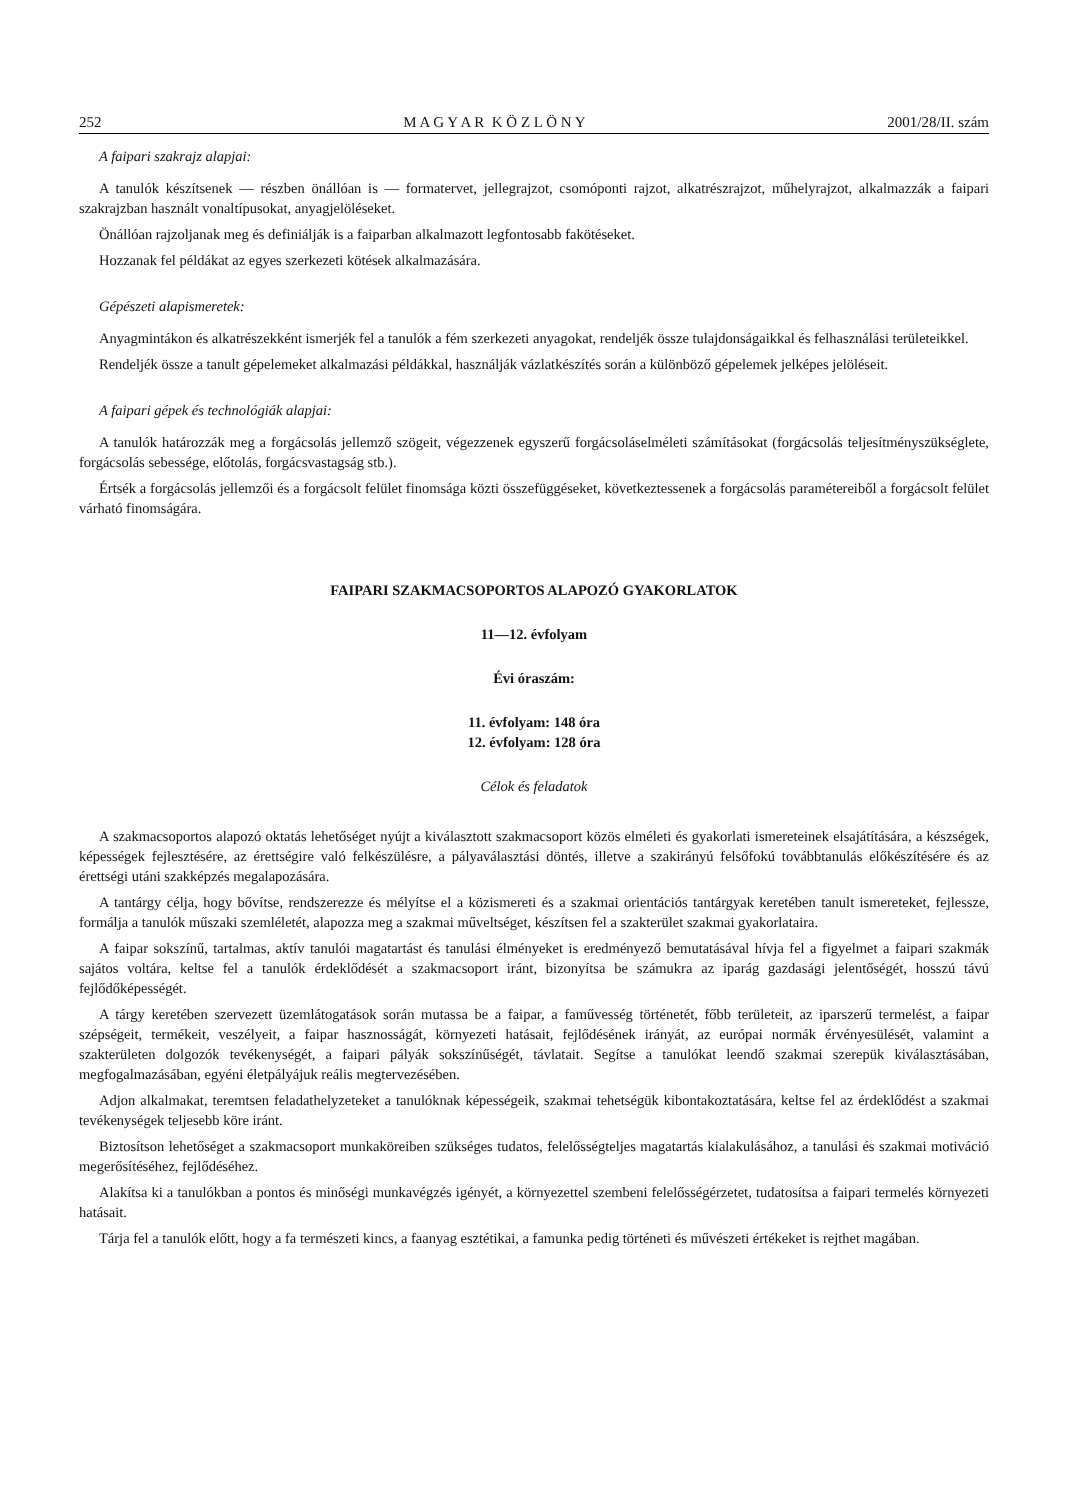252 M A G Y A R K Ö Z L Ö N Y 2001/28/II. szám
A faipari szakrajz alapjai:
A tanulók készítsenek — részben önállóan is — formatervet, jellegrajzot, csomóponti rajzot, alkatrészrajzot, műhelyrajzot, alkalmazzák a faipari szakrajzban használt vonaltípusokat, anyagjelöléseket.
Önállóan rajzoljanak meg és definiálják is a faiparban alkalmazott legfontosabb fakötéseket.
Hozzanak fel példákat az egyes szerkezeti kötések alkalmazására.
Gépészeti alapismeretek:
Anyagmintákon és alkatrészekként ismerjék fel a tanulók a fém szerkezeti anyagokat, rendeljék össze tulajdonságaikkal és felhasználási területeikkel.
Rendeljék össze a tanult gépelemeket alkalmazási példákkal, használják vázlatkészítés során a különböző gépelemek jelképes jelöléseit.
A faipari gépek és technológiák alapjai:
A tanulók határozzák meg a forgácsolás jellemző szögeit, végezzenek egyszerű forgácsoláselméleti számításokat (forgácsolás teljesítményszükséglete, forgácsolás sebessége, előtolás, forgácsvastagság stb.).
Értsék a forgácsolás jellemzői és a forgácsolt felület finomsága közti összefüggéseket, következtessenek a forgácsolás paramétereiből a forgácsolt felület várható finomságára.
FAIPARI SZAKMACSOPORTOS ALAPOZÓ GYAKORLATOK
11—12. évfolyam
Évi óraszám:
11. évfolyam: 148 óra
12. évfolyam: 128 óra
Célok és feladatok
A szakmacsoportos alapozó oktatás lehetőséget nyújt a kiválasztott szakmacsoport közös elméleti és gyakorlati ismereteinek elsajátítására, a készségek, képességek fejlesztésére, az érettségire való felkészülésre, a pályaválasztási döntés, illetve a szakirányú felsőfokú továbbtanulás előkészítésére és az érettségi utáni szakképzés megalapozására.
A tantárgy célja, hogy bővítse, rendszerezze és mélyítse el a közismereti és a szakmai orientációs tantárgyak keretében tanult ismereteket, fejlessze, formálja a tanulók műszaki szemléletét, alapozza meg a szakmai műveltséget, készítsen fel a szakterület szakmai gyakorlataira.
A faipar sokszínű, tartalmas, aktív tanulói magatartást és tanulási élményeket is eredményező bemutatásával hívja fel a figyelmet a faipari szakmák sajátos voltára, keltse fel a tanulók érdeklődését a szakmacsoport iránt, bizonyítsa be számukra az iparág gazdasági jelentőségét, hosszú távú fejlődőképességét.
A tárgy keretében szervezett üzemlátogatások során mutassa be a faipar, a faművesség történetét, főbb területeit, az iparszerű termelést, a faipar szépségeit, termékeit, veszélyeit, a faipar hasznosságát, környezeti hatásait, fejlődésének irányát, az európai normák érvényesülését, valamint a szakterületen dolgozók tevékenységét, a faipari pályák sokszínűségét, távlatait. Segítse a tanulókat leendő szakmai szerepük kiválasztásában, megfogalmazásában, egyéni életpályájuk reális megtervezésében.
Adjon alkalmakat, teremtsen feladathelyzeteket a tanulóknak képességeik, szakmai tehetségük kibontakoztatására, keltse fel az érdeklődést a szakmai tevékenységek teljesebb köre iránt.
Biztosítson lehetőséget a szakmacsoport munkaköreiben szükséges tudatos, felelősségteljes magatartás kialakulásához, a tanulási és szakmai motiváció megerősítéséhez, fejlődéséhez.
Alakítsa ki a tanulókban a pontos és minőségi munkavégzés igényét, a környezettel szembeni felelősségérzetet, tudatosítsa a faipari termelés környezeti hatásait.
Tárja fel a tanulók előtt, hogy a fa természeti kincs, a faanyag esztétikai, a famunka pedig történeti és művészeti értékeket is rejthet magában.